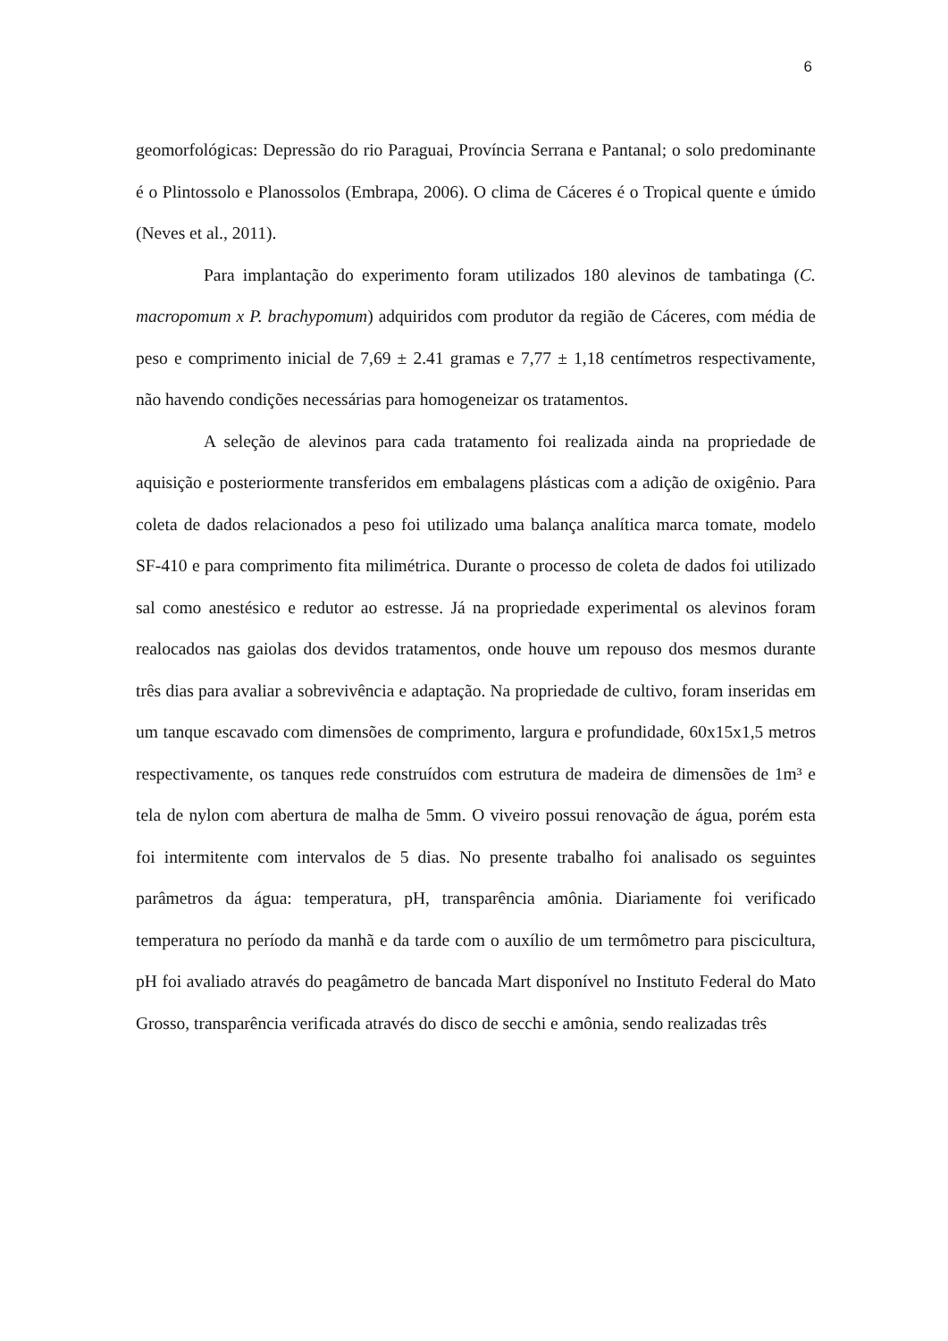6
geomorfológicas: Depressão do rio Paraguai, Província Serrana e Pantanal; o solo predominante é o Plintossolo e Planossolos (Embrapa, 2006). O clima de Cáceres é o Tropical quente e úmido (Neves et al., 2011).
Para implantação do experimento foram utilizados 180 alevinos de tambatinga (C. macropomum x P. brachypomum) adquiridos com produtor da região de Cáceres, com média de peso e comprimento inicial de 7,69 ± 2.41 gramas e 7,77 ± 1,18 centímetros respectivamente, não havendo condições necessárias para homogeneizar os tratamentos.
A seleção de alevinos para cada tratamento foi realizada ainda na propriedade de aquisição e posteriormente transferidos em embalagens plásticas com a adição de oxigênio. Para coleta de dados relacionados a peso foi utilizado uma balança analítica marca tomate, modelo SF-410 e para comprimento fita milimétrica. Durante o processo de coleta de dados foi utilizado sal como anestésico e redutor ao estresse. Já na propriedade experimental os alevinos foram realocados nas gaiolas dos devidos tratamentos, onde houve um repouso dos mesmos durante três dias para avaliar a sobrevivência e adaptação. Na propriedade de cultivo, foram inseridas em um tanque escavado com dimensões de comprimento, largura e profundidade, 60x15x1,5 metros respectivamente, os tanques rede construídos com estrutura de madeira de dimensões de 1m³ e tela de nylon com abertura de malha de 5mm. O viveiro possui renovação de água, porém esta foi intermitente com intervalos de 5 dias. No presente trabalho foi analisado os seguintes parâmetros da água: temperatura, pH, transparência amônia. Diariamente foi verificado temperatura no período da manhã e da tarde com o auxílio de um termômetro para piscicultura, pH foi avaliado através do peagâmetro de bancada Mart disponível no Instituto Federal do Mato Grosso, transparência verificada através do disco de secchi e amônia, sendo realizadas três